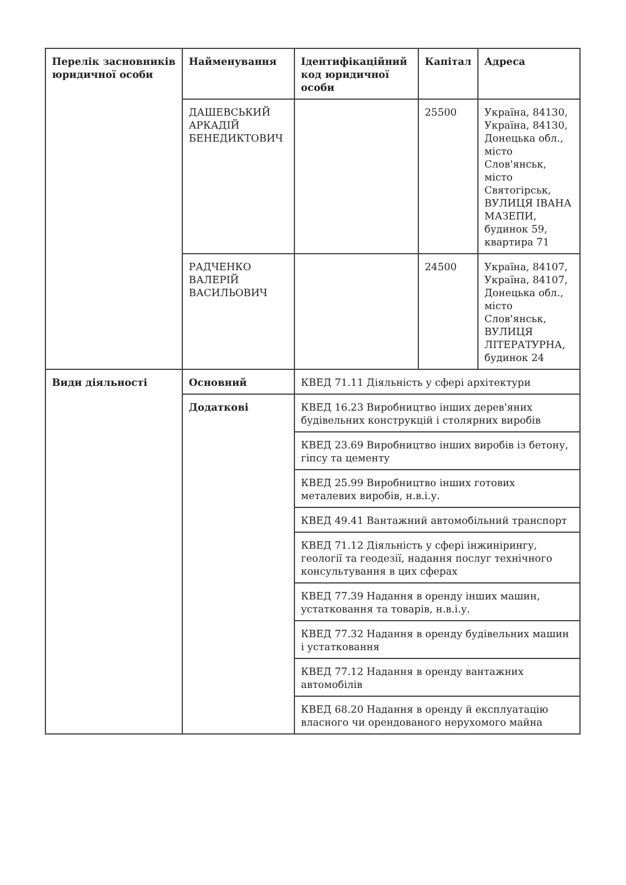| Перелік засновників юридичної особи | Найменування | Ідентифікаційний код юридичної особи | Капітал | Адреса |
| | ДАШЕВСЬКИЙ АРКАДІЙ БЕНЕДИКТОВИЧ | | 25500 | Україна, 84130, Україна, 84130, Донецька обл., місто Слов'янськ, місто Святогірськ, ВУЛИЦЯ ІВАНА МАЗЕПИ, будинок 59, квартира 71 |
| | РАДЧЕНКО ВАЛЕРІЙ ВАСИЛЬОВИЧ | | 24500 | Україна, 84107, Україна, 84107, Донецька обл., місто Слов'янськ, ВУЛИЦЯ ЛІТЕРАТУРНА, будинок 24 |
| Види діяльності | Основний | КВЕД 71.11 Діяльність у сфері архітектури | | |
| | Додаткові | КВЕД 16.23 Виробництво інших дерев'яних будівельних конструкцій і столярних виробів | | |
| | | КВЕД 23.69 Виробництво інших виробів із бетону, гіпсу та цементу | | |
| | | КВЕД 25.99 Виробництво інших готових металевих виробів, н.в.і.у. | | |
| | | КВЕД 49.41 Вантажний автомобільний транспорт | | |
| | | КВЕД 71.12 Діяльність у сфері інжинірингу, геології та геодезії, надання послуг технічного консультування в цих сферах | | |
| | | КВЕД 77.39 Надання в оренду інших машин, устатковання та товарів, н.в.і.у. | | |
| | | КВЕД 77.32 Надання в оренду будівельних машин і устатковання | | |
| | | КВЕД 77.12 Надання в оренду вантажних автомобілів | | |
| | | КВЕД 68.20 Надання в оренду й експлуатацію власного чи орендованого нерухомого майна | | |